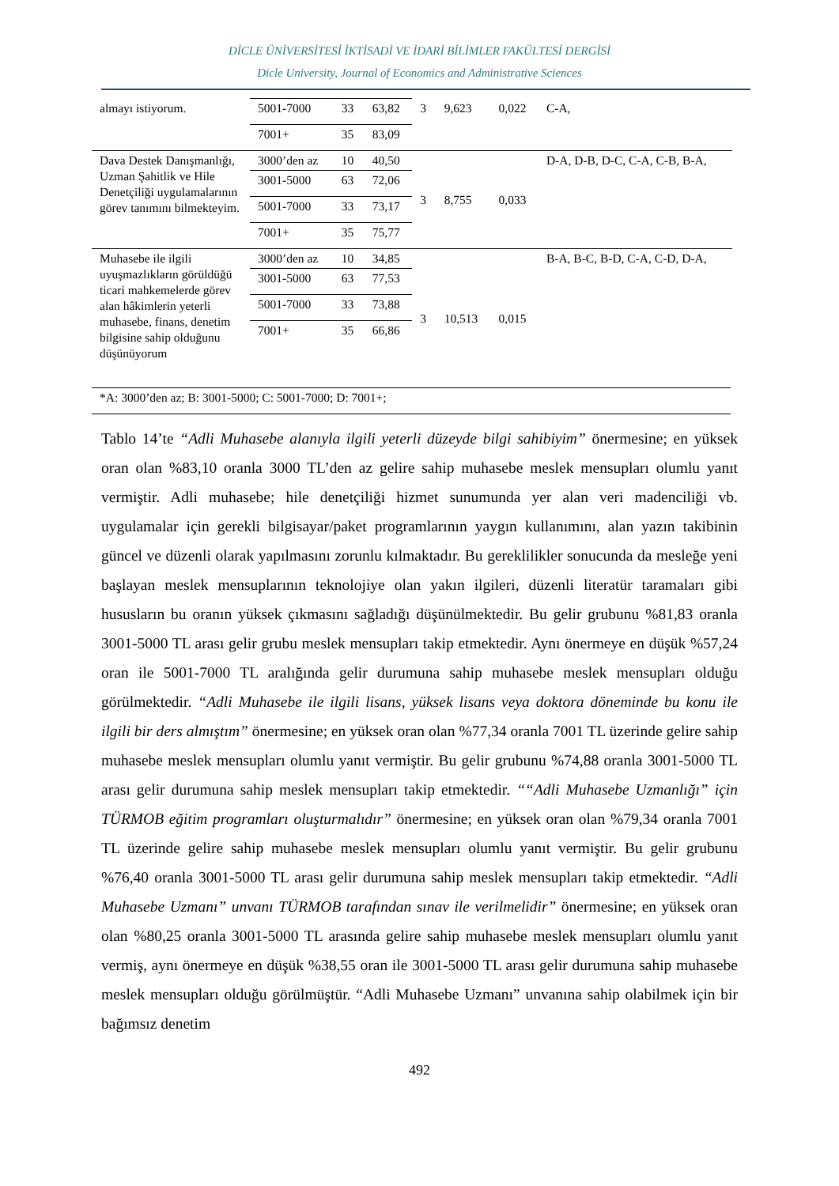DİCLE ÜNİVERSİTESİ İKTİSADİ VE İDARİ BİLİMLER FAKÜLTESİ DERGİSİ
Dicle University, Journal of Economics and Administrative Sciences
| almayı istiyorum. | 5001-7000 | 33 | 63,82 | 3 | 9,623 | 0,022 | C-A, |
| | 7001+ | 35 | 83,09 | | | | |
| Dava Destek Danışmanlığı, Uzman Şahitlik ve Hile Denetçiliği uygulamalarının görev tanımını bilmekteyim. | 3000’den az | 10 | 40,50 | 3 | 8,755 | 0,033 | D-A, D-B, D-C, C-A, C-B, B-A, |
| | 3001-5000 | 63 | 72,06 | | | | |
| | 5001-7000 | 33 | 73,17 | | | | |
| | 7001+ | 35 | 75,77 | | | | |
| Muhasebe ile ilgili uyuşmazlıkların görüldüğü ticari mahkemelerde görev alan hâkimlerin yeterli muhasebe, finans, denetim bilgisine sahip olduğunu düşünüyorum | 3000’den az | 10 | 34,85 | 3 | 10,513 | 0,015 | B-A, B-C, B-D, C-A, C-D, D-A, |
| | 3001-5000 | 63 | 77,53 | | | | |
| | 5001-7000 | 33 | 73,88 | | | | |
| | 7001+ | 35 | 66,86 | | | | |
*A: 3000’den az; B: 3001-5000; C: 5001-7000; D: 7001+;
Tablo 14’te “Adli Muhasebe alanıyla ilgili yeterli düzeyde bilgi sahibiyim” önermesine; en yüksek oran olan %83,10 oranla 3000 TL’den az gelire sahip muhasebe meslek mensupları olumlu yanıt vermiştir. Adli muhasebe; hile denetçiliği hizmet sunumunda yer alan veri madenciliği vb. uygulamalar için gerekli bilgisayar/paket programlarının yaygın kullanımını, alan yazın takibinin güncel ve düzenli olarak yapılmasını zorunlu kılmaktadır. Bu gereklilikler sonucunda da mesleğe yeni başlayan meslek mensuplarının teknolojiye olan yakın ilgileri, düzenli literatür taramaları gibi hususların bu oranın yüksek çıkmasını sağladığı düşünülmektedir. Bu gelir grubunu %81,83 oranla 3001-5000 TL arası gelir grubu meslek mensupları takip etmektedir. Aynı önermeye en düşük %57,24 oran ile 5001-7000 TL aralığında gelir durumuna sahip muhasebe meslek mensupları olduğu görülmektedir. “Adli Muhasebe ile ilgili lisans, yüksek lisans veya doktora döneminde bu konu ile ilgili bir ders almıştım” önermesine; en yüksek oran olan %77,34 oranla 7001 TL üzerinde gelire sahip muhasebe meslek mensupları olumlu yanıt vermiştir. Bu gelir grubunu %74,88 oranla 3001-5000 TL arası gelir durumuna sahip meslek mensupları takip etmektedir. ““Adli Muhasebe Uzmanlığı” için TÜRMOB eğitim programları oluşturmalıdır” önermesine; en yüksek oran olan %79,34 oranla 7001 TL üzerinde gelire sahip muhasebe meslek mensupları olumlu yanıt vermiştir. Bu gelir grubunu %76,40 oranla 3001-5000 TL arası gelir durumuna sahip meslek mensupları takip etmektedir. “Adli Muhasebe Uzmanı” unvanı TÜRMOB tarafından sınav ile verilmelidir” önermesine; en yüksek oran olan %80,25 oranla 3001-5000 TL arasında gelire sahip muhasebe meslek mensupları olumlu yanıt vermiş, aynı önermeye en düşük %38,55 oran ile 3001-5000 TL arası gelir durumuna sahip muhasebe meslek mensupları olduğu görülmüştür. “Adli Muhasebe Uzmanı” unvanına sahip olabilmek için bir bağımsız denetim
492